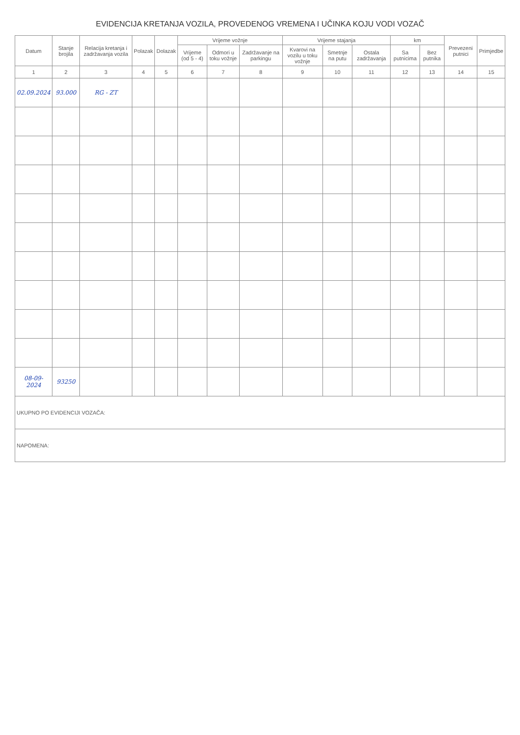EVIDENCIJA KRETANJA VOZILA, PROVEDENOG VREMENA I UČINKA KOJU VODI VOZAČ
| Datum | Stanje brojila | Relacija kretanja i zadržavanja vozila | Polazak | Dolazak | Vrijeme vožnje | | | Vrijeme stajanja | | | km | | Prevezeni putnici | Primjedbe |
| --- | --- | --- | --- | --- | --- | --- | --- | --- | --- | --- | --- | --- | --- | --- |
| | | | | | Vrijeme (od 5 - 4) | Odmori u toku vožnje | Zadržavanje na parkingu | Kvarovi na vozilu u toku vožnje | Smetnje na putu | Ostala zadržavanja | Sa putnicima | Bez putnika | | |
| 1 | 2 | 3 | 4 | 5 | 6 | 7 | 8 | 9 | 10 | 11 | 12 | 13 | 14 | 15 |
| 02.09.2024 | 93.000 | RG - ZT | | | | | | | | | | | | |
| 08-09-2024 | 93250 | | | | | | | | | | | | | |
| UKUPNO PO EVIDENCIJI VOZAČA: | | | | | | | | | | | | | | |
| NAPOMENA: | | | | | | | | | | | | | | |